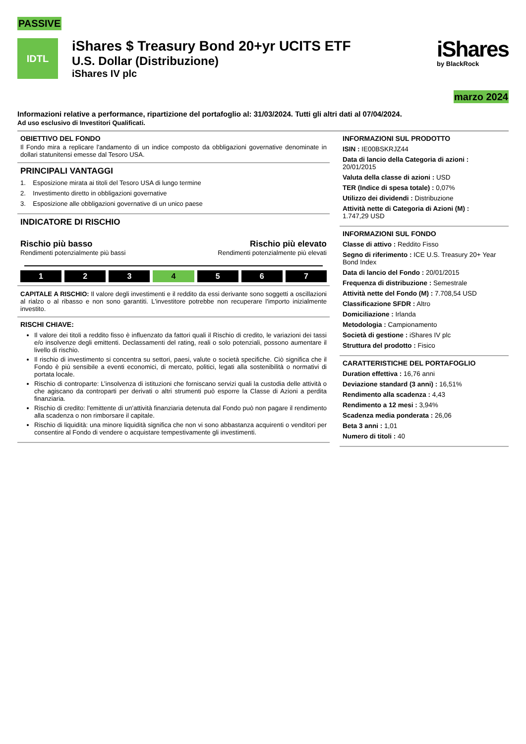PASSIVE
IDTL
iShares $ Treasury Bond 20+yr UCITS ETF
U.S. Dollar (Distribuzione)
iShares IV plc
iShares
by BlackRock
marzo 2024
Informazioni relative a performance, ripartizione del portafoglio al: 31/03/2024. Tutti gli altri dati al 07/04/2024.
Ad uso esclusivo di Investitori Qualificati.
OBIETTIVO DEL FONDO
Il Fondo mira a replicare l'andamento di un indice composto da obbligazioni governative denominate in dollari statunitensi emesse dal Tesoro USA.
PRINCIPALI VANTAGGI
1. Esposizione mirata ai titoli del Tesoro USA di lungo termine
2. Investimento diretto in obbligazioni governative
3. Esposizione alle obbligazioni governative di un unico paese
INDICATORE DI RISCHIO
Rischio più basso
Rendimenti potenzialmente più bassi
Rischio più elevato
Rendimenti potenzialmente più elevati
1 2 3 4 5 6 7
CAPITALE A RISCHIO: Il valore degli investimenti e il reddito da essi derivante sono soggetti a oscillazioni al rialzo o al ribasso e non sono garantiti. L'investitore potrebbe non recuperare l'importo inizialmente investito.
RISCHI CHIAVE:
Il valore dei titoli a reddito fisso è influenzato da fattori quali il Rischio di credito, le variazioni dei tassi e/o insolvenze degli emittenti. Declassamenti del rating, reali o solo potenziali, possono aumentare il livello di rischio.
Il rischio di investimento si concentra su settori, paesi, valute o società specifiche. Ciò significa che il Fondo è più sensibile a eventi economici, di mercato, politici, legati alla sostenibilità o normativi di portata locale.
Rischio di controparte: L’insolvenza di istituzioni che forniscano servizi quali la custodia delle attività o che agiscano da controparti per derivati o altri strumenti può esporre la Classe di Azioni a perdita finanziaria.
Rischio di credito: l'emittente di un’attività finanziaria detenuta dal Fondo può non pagare il rendimento alla scadenza o non rimborsare il capitale.
Rischio di liquidità: una minore liquidità significa che non vi sono abbastanza acquirenti o venditori per consentire al Fondo di vendere o acquistare tempestivamente gli investimenti.
INFORMAZIONI SUL PRODOTTO
ISIN : IE00BSKRJZ44
Data di lancio della Categoria di azioni :
20/01/2015
Valuta della classe di azioni : USD
TER (Indice di spesa totale) : 0,07%
Utilizzo dei dividendi : Distribuzione
Attività nette di Categoria di Azioni (M) :
1.747,29 USD
INFORMAZIONI SUL FONDO
Classe di attivo : Reddito Fisso
Segno di riferimento : ICE U.S. Treasury 20+ Year Bond Index
Data di lancio del Fondo : 20/01/2015
Frequenza di distribuzione : Semestrale
Attività nette del Fondo (M) : 7.708,54 USD
Classificazione SFDR : Altro
Domiciliazione : Irlanda
Metodologia : Campionamento
Società di gestione : iShares IV plc
Struttura del prodotto : Fisico
CARATTERISTICHE DEL PORTAFOGLIO
Duration effettiva : 16,76 anni
Deviazione standard (3 anni) : 16,51%
Rendimento alla scadenza : 4,43
Rendimento a 12 mesi : 3,94%
Scadenza media ponderata : 26,06
Beta 3 anni : 1,01
Numero di titoli : 40